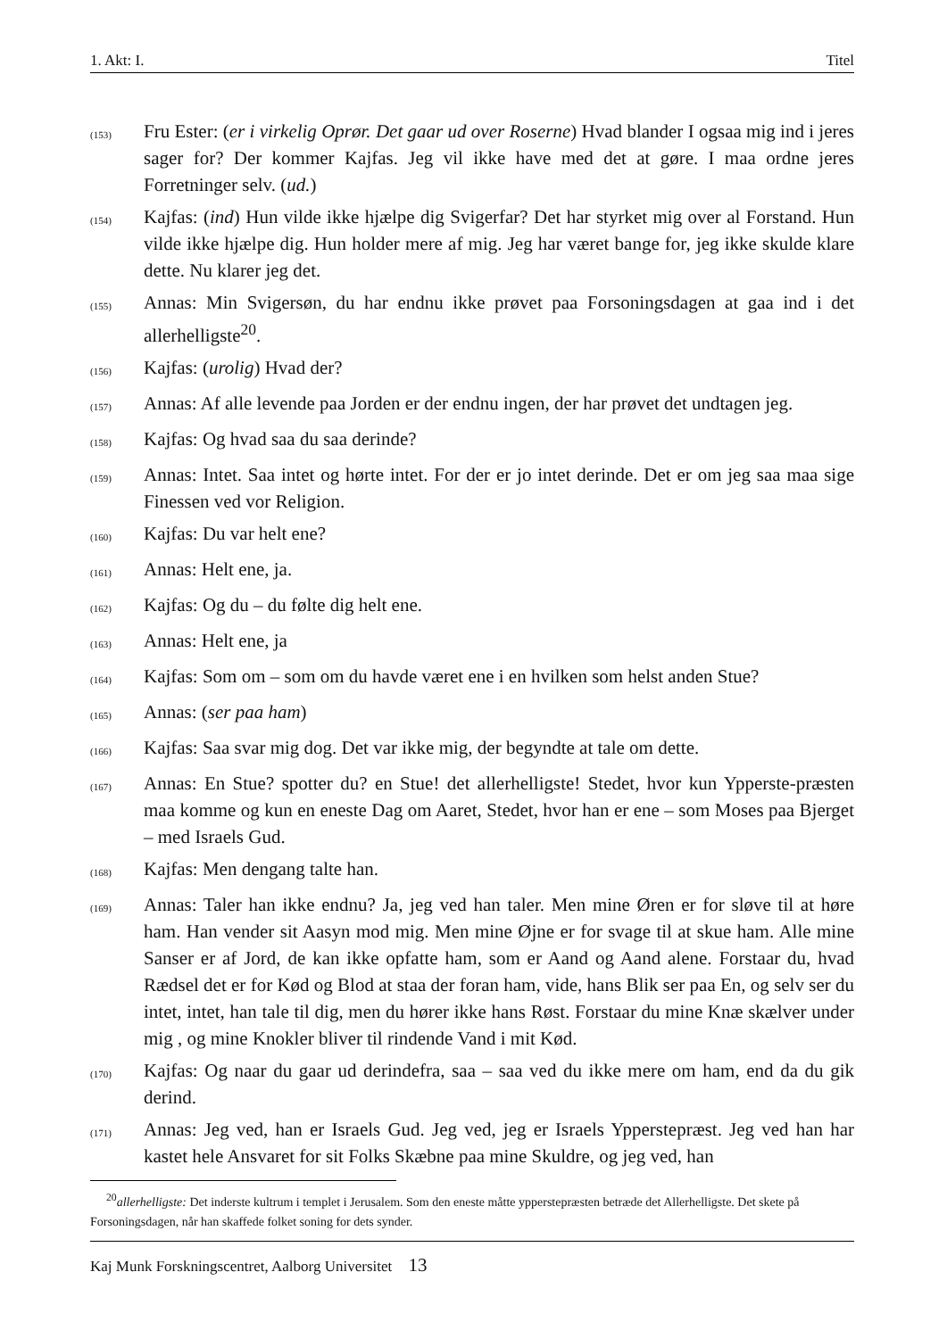1. Akt: I. Titel
(153) Fru Ester: (er i virkelig Oprør. Det gaar ud over Roserne) Hvad blander I ogsaa mig ind i jeres sager for? Der kommer Kajfas. Jeg vil ikke have med det at gøre. I maa ordne jeres Forretninger selv. (ud.)
(154) Kajfas: (ind) Hun vilde ikke hjælpe dig Svigerfar? Det har styrket mig over al Forstand. Hun vilde ikke hjælpe dig. Hun holder mere af mig. Jeg har været bange for, jeg ikke skulde klare dette. Nu klarer jeg det.
(155) Annas: Min Svigersøn, du har endnu ikke prøvet paa Forsoningsdagen at gaa ind i det allerhelligste<sup>20</sup>.
(156) Kajfas: (urolig) Hvad der?
(157) Annas: Af alle levende paa Jorden er der endnu ingen, der har prøvet det undtagen jeg.
(158) Kajfas: Og hvad saa du saa derinde?
(159) Annas: Intet. Saa intet og hørte intet. For der er jo intet derinde. Det er om jeg saa maa sige Finessen ved vor Religion.
(160) Kajfas: Du var helt ene?
(161) Annas: Helt ene, ja.
(162) Kajfas: Og du – du følte dig helt ene.
(163) Annas: Helt ene, ja
(164) Kajfas: Som om – som om du havde været ene i en hvilken som helst anden Stue?
(165) Annas: (ser paa ham)
(166) Kajfas: Saa svar mig dog. Det var ikke mig, der begyndte at tale om dette.
(167) Annas: En Stue? spotter du? en Stue! det allerhelligste! Stedet, hvor kun Ypperste-præsten maa komme og kun en eneste Dag om Aaret, Stedet, hvor han er ene – som Moses paa Bjerget – med Israels Gud.
(168) Kajfas: Men dengang talte han.
(169) Annas: Taler han ikke endnu? Ja, jeg ved han taler. Men mine Øren er for sløve til at høre ham. Han vender sit Aasyn mod mig. Men mine Øjne er for svage til at skue ham. Alle mine Sanser er af Jord, de kan ikke opfatte ham, som er Aand og Aand alene. Forstaar du, hvad Rædsel det er for Kød og Blod at staa der foran ham, vide, hans Blik ser paa En, og selv ser du intet, intet, han tale til dig, men du hører ikke hans Røst. Forstaar du mine Knæ skælver under mig , og mine Knokler bliver til rindende Vand i mit Kød.
(170) Kajfas: Og naar du gaar ud derindefra, saa – saa ved du ikke mere om ham, end da du gik derind.
(171) Annas: Jeg ved, han er Israels Gud. Jeg ved, jeg er Israels Ypperstepræst. Jeg ved han har kastet hele Ansvaret for sit Folks Skæbne paa mine Skuldre, og jeg ved, han
<sup>20</sup> allerhelligste: Det inderste kultrum i templet i Jerusalem. Som den eneste måtte ypperstepræsten betræde det Allerhelligste. Det skete på Forsoningsdagen, når han skaffede folket soning for dets synder.
Kaj Munk Forskningscentret, Aalborg Universitet 13